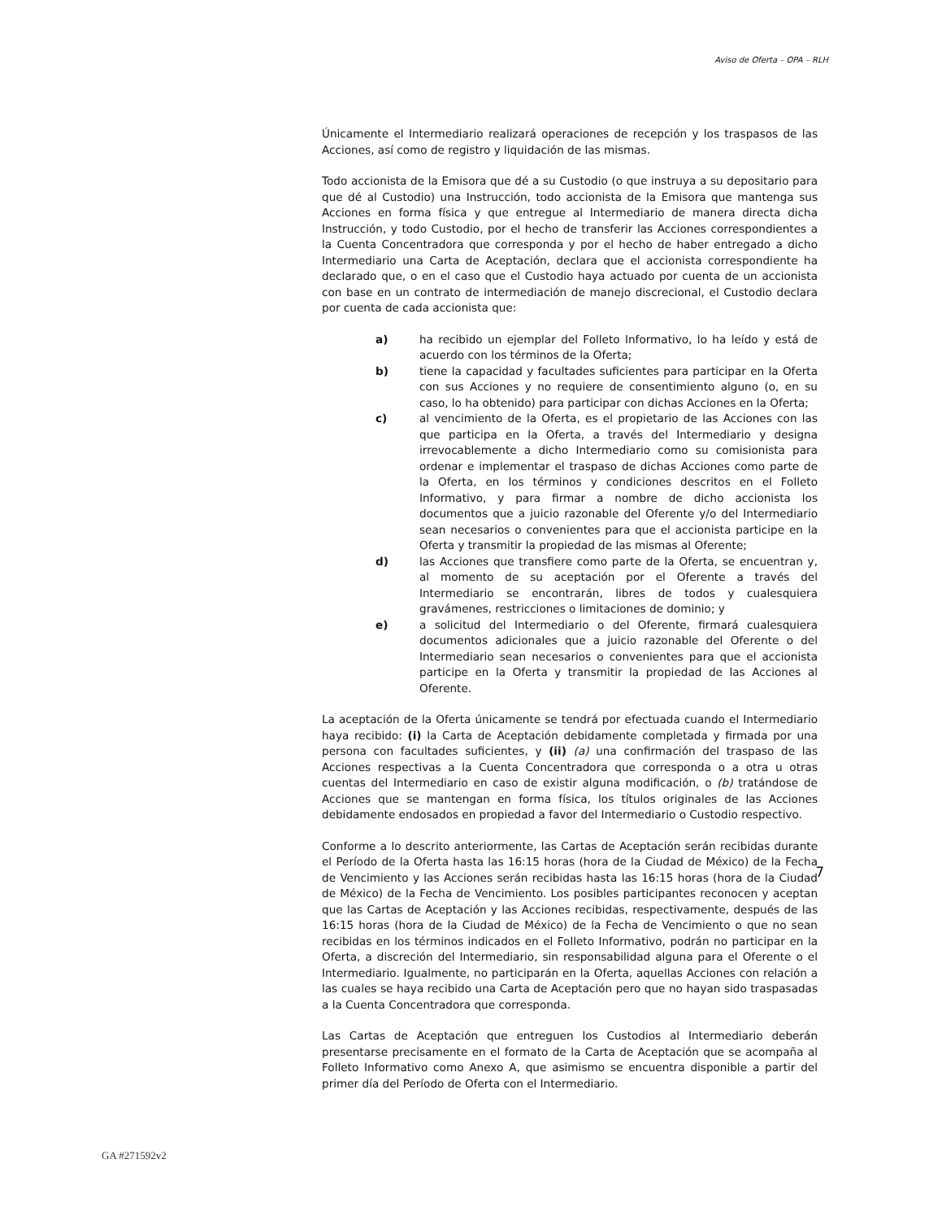Aviso de Oferta – OPA – RLH
Únicamente el Intermediario realizará operaciones de recepción y los traspasos de las Acciones, así como de registro y liquidación de las mismas.
Todo accionista de la Emisora que dé a su Custodio (o que instruya a su depositario para que dé al Custodio) una Instrucción, todo accionista de la Emisora que mantenga sus Acciones en forma física y que entregue al Intermediario de manera directa dicha Instrucción, y todo Custodio, por el hecho de transferir las Acciones correspondientes a la Cuenta Concentradora que corresponda y por el hecho de haber entregado a dicho Intermediario una Carta de Aceptación, declara que el accionista correspondiente ha declarado que, o en el caso que el Custodio haya actuado por cuenta de un accionista con base en un contrato de intermediación de manejo discrecional, el Custodio declara por cuenta de cada accionista que:
a) ha recibido un ejemplar del Folleto Informativo, lo ha leído y está de acuerdo con los términos de la Oferta;
b) tiene la capacidad y facultades suficientes para participar en la Oferta con sus Acciones y no requiere de consentimiento alguno (o, en su caso, lo ha obtenido) para participar con dichas Acciones en la Oferta;
c) al vencimiento de la Oferta, es el propietario de las Acciones con las que participa en la Oferta, a través del Intermediario y designa irrevocablemente a dicho Intermediario como su comisionista para ordenar e implementar el traspaso de dichas Acciones como parte de la Oferta, en los términos y condiciones descritos en el Folleto Informativo, y para firmar a nombre de dicho accionista los documentos que a juicio razonable del Oferente y/o del Intermediario sean necesarios o convenientes para que el accionista participe en la Oferta y transmitir la propiedad de las mismas al Oferente;
d) las Acciones que transfiere como parte de la Oferta, se encuentran y, al momento de su aceptación por el Oferente a través del Intermediario se encontrarán, libres de todos y cualesquiera gravámenes, restricciones o limitaciones de dominio; y
e) a solicitud del Intermediario o del Oferente, firmará cualesquiera documentos adicionales que a juicio razonable del Oferente o del Intermediario sean necesarios o convenientes para que el accionista participe en la Oferta y transmitir la propiedad de las Acciones al Oferente.
La aceptación de la Oferta únicamente se tendrá por efectuada cuando el Intermediario haya recibido: (i) la Carta de Aceptación debidamente completada y firmada por una persona con facultades suficientes, y (ii) (a) una confirmación del traspaso de las Acciones respectivas a la Cuenta Concentradora que corresponda o a otra u otras cuentas del Intermediario en caso de existir alguna modificación, o (b) tratándose de Acciones que se mantengan en forma física, los títulos originales de las Acciones debidamente endosados en propiedad a favor del Intermediario o Custodio respectivo.
Conforme a lo descrito anteriormente, las Cartas de Aceptación serán recibidas durante el Período de la Oferta hasta las 16:15 horas (hora de la Ciudad de México) de la Fecha de Vencimiento y las Acciones serán recibidas hasta las 16:15 horas (hora de la Ciudad de México) de la Fecha de Vencimiento. Los posibles participantes reconocen y aceptan que las Cartas de Aceptación y las Acciones recibidas, respectivamente, después de las 16:15 horas (hora de la Ciudad de México) de la Fecha de Vencimiento o que no sean recibidas en los términos indicados en el Folleto Informativo, podrán no participar en la Oferta, a discreción del Intermediario, sin responsabilidad alguna para el Oferente o el Intermediario. Igualmente, no participarán en la Oferta, aquellas Acciones con relación a las cuales se haya recibido una Carta de Aceptación pero que no hayan sido traspasadas a la Cuenta Concentradora que corresponda.
Las Cartas de Aceptación que entreguen los Custodios al Intermediario deberán presentarse precisamente en el formato de la Carta de Aceptación que se acompaña al Folleto Informativo como Anexo A, que asimismo se encuentra disponible a partir del primer día del Período de Oferta con el Intermediario.
7
GA #271592v2